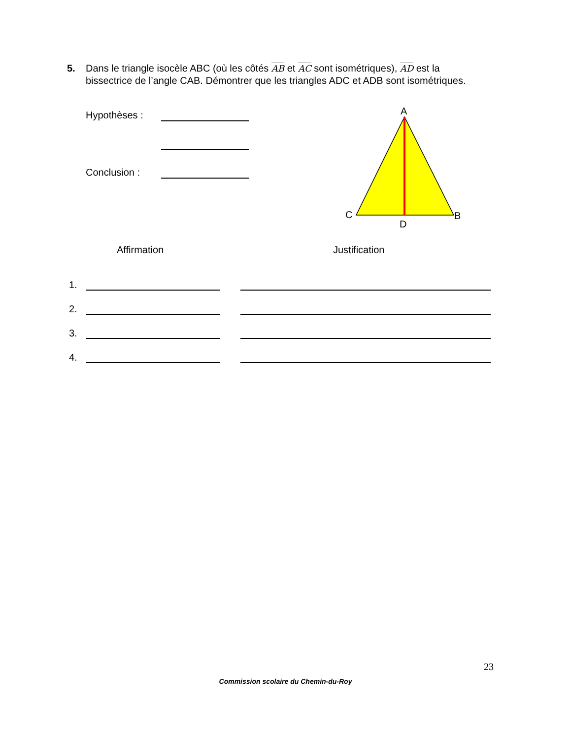5. Dans le triangle isocèle ABC (où les côtés AB et AC sont isométriques), AD est la
bissectrice de l’angle CAB. Démontrer que les triangles ADC et ADB sont isométriques.
Hypothèses :
Conclusion :
A
C
D
B
Affirmation Justification
1.
2.
3.
4.
23
Commission scolaire du Chemin-du-Roy